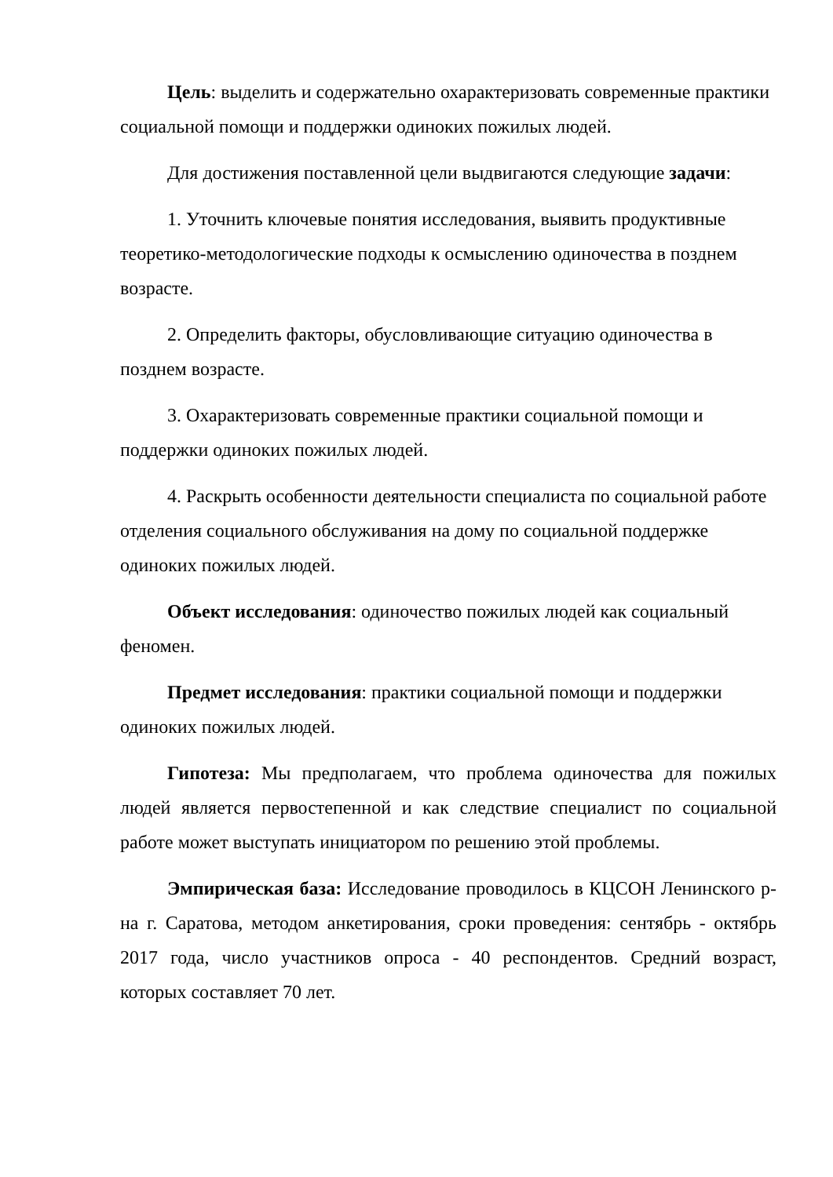Цель: выделить и содержательно охарактеризовать современные практики социальной помощи и поддержки одиноких пожилых людей.
Для достижения поставленной цели выдвигаются следующие задачи:
1. Уточнить ключевые понятия исследования, выявить продуктивные теоретико-методологические подходы к осмыслению одиночества в позднем возрасте.
2. Определить факторы, обусловливающие ситуацию одиночества в позднем возрасте.
3. Охарактеризовать современные практики социальной помощи и поддержки одиноких пожилых людей.
4. Раскрыть особенности деятельности специалиста по социальной работе отделения социального обслуживания на дому по социальной поддержке одиноких пожилых людей.
Объект исследования: одиночество пожилых людей как социальный феномен.
Предмет исследования: практики социальной помощи и поддержки одиноких пожилых людей.
Гипотеза: Мы предполагаем, что проблема одиночества для пожилых людей является первостепенной и как следствие специалист по социальной работе может выступать инициатором по решению этой проблемы.
Эмпирическая база: Исследование проводилось в КЦСОН Ленинского р-на г. Саратова, методом анкетирования, сроки проведения: сентябрь - октябрь 2017 года, число участников опроса - 40 респондентов. Средний возраст, которых составляет 70 лет.